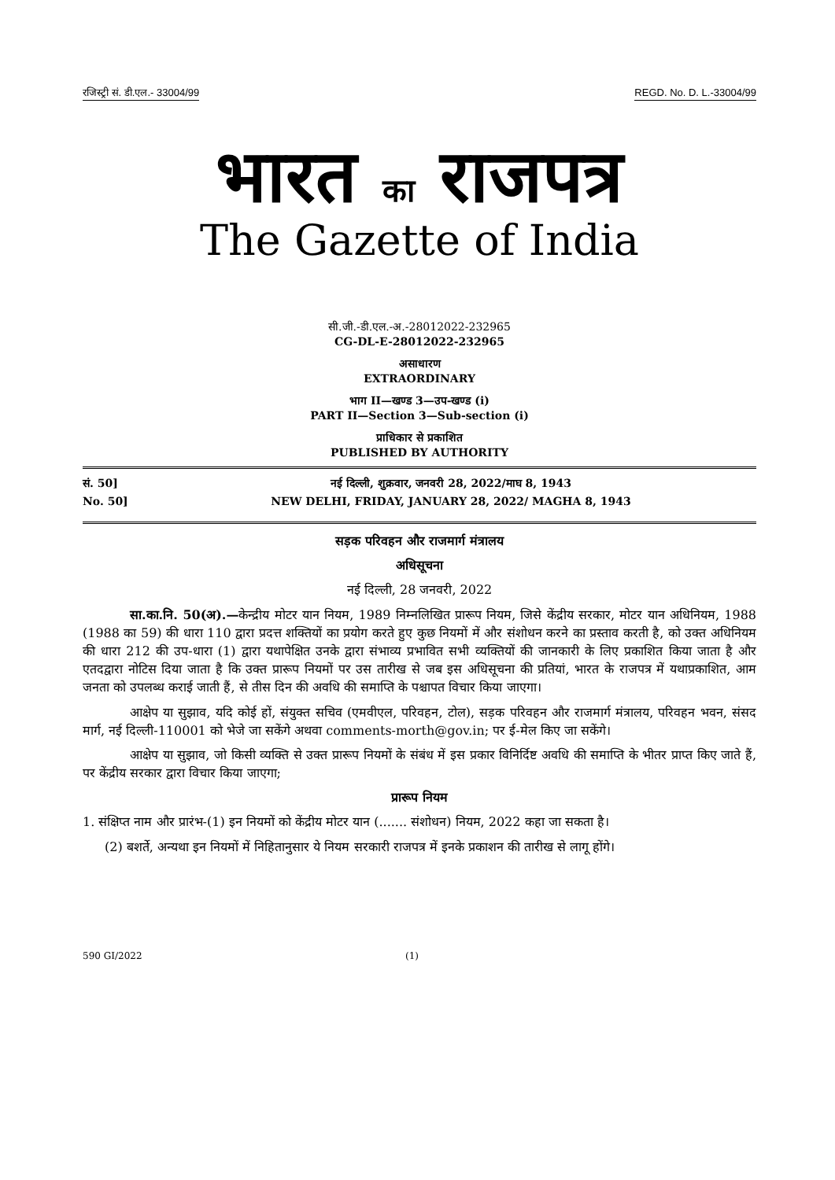रजिस्ट्री सं. डी.एल.- 33004/99 REGD. No. D. L.-33004/99
भारत का राजपत्र
The Gazette of India
सी.जी.-डी.एल.-अ.-28012022-232965
CG-DL-E-28012022-232965
असाधारण
EXTRAORDINARY
भाग II—खण्ड 3—उप-खण्ड (i)
PART II—Section 3—Sub-section (i)
प्राधिकार से प्रकाशित
PUBLISHED BY AUTHORITY
सं. 50]
नई दिल्ली, शुक्रवार, जनवरी 28, 2022/माघ 8, 1943
No. 50]
NEW DELHI, FRIDAY, JANUARY 28, 2022/ MAGHA 8, 1943
सड़क परिवहन और राजमार्ग मंत्रालय
अधिसूचना
नई दिल्ली, 28 जनवरी, 2022
सा.का.नि. 50(अ).—केन्द्रीय मोटर यान नियम, 1989 निम्नलिखित प्रारूप नियम, जिसे केंद्रीय सरकार, मोटर यान अधिनियम, 1988 (1988 का 59) की धारा 110 द्वारा प्रदत्त शक्तियों का प्रयोग करते हुए कुछ नियमों में और संशोधन करने का प्रस्ताव करती है, को उक्त अधिनियम की धारा 212 की उप-धारा (1) द्वारा यथापेक्षित उनके द्वारा संभाव्य प्रभावित सभी व्यक्तियों की जानकारी के लिए प्रकाशित किया जाता है और एतदद्वारा नोटिस दिया जाता है कि उक्त प्रारूप नियमों पर उस तारीख से जब इस अधिसूचना की प्रतियां, भारत के राजपत्र में यथाप्रकाशित, आम जनता को उपलब्ध कराई जाती हैं, से तीस दिन की अवधि की समाप्ति के पश्चापत विचार किया जाएगा।
आक्षेप या सुझाव, यदि कोई हों, संयुक्त सचिव (एमवीएल, परिवहन, टोल), सड़क परिवहन और राजमार्ग मंत्रालय, परिवहन भवन, संसद मार्ग, नई दिल्ली-110001 को भेजे जा सकेंगे अथवा comments-morth@gov.in; पर ई-मेल किए जा सकेंगे।
आक्षेप या सुझाव, जो किसी व्यक्ति से उक्त प्रारूप नियमों के संबंध में इस प्रकार विनिर्दिष्ट अवधि की समाप्ति के भीतर प्राप्त किए जाते हैं, पर केंद्रीय सरकार द्वारा विचार किया जाएगा;
प्रारूप नियम
1. संक्षिप्त नाम और प्रारंभ-(1) इन नियमों को केंद्रीय मोटर यान (....... संशोधन) नियम, 2022 कहा जा सकता है।
(2) बशर्ते, अन्यथा इन नियमों में निहितानुसार ये नियम सरकारी राजपत्र में इनके प्रकाशन की तारीख से लागू होंगे।
590 GI/2022 (1)